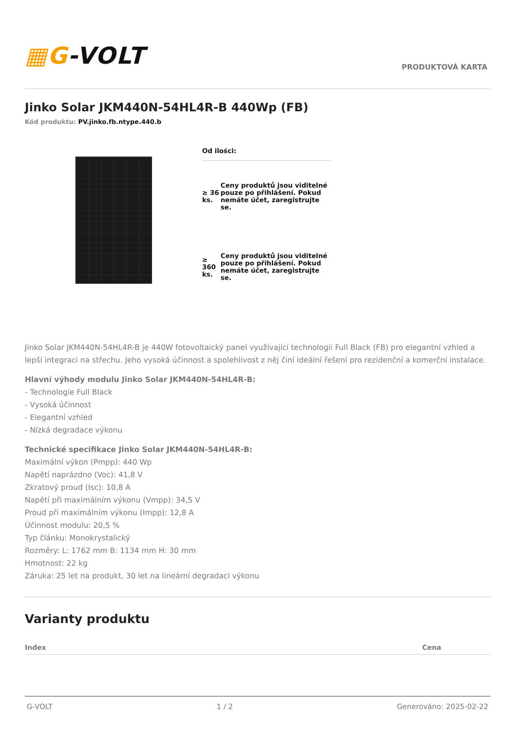▦G-VOLT
PRODUKTOVÁ KARTA
Jinko Solar JKM440N-54HL4R-B 440Wp (FB)
Kód produktu: PV.jinko.fb.ntype.440.b
| Od ilości: | |
| --- | --- |
| ≥ 36 ks. | Ceny produktů jsou viditelné pouze po přihlášení. Pokud nemáte účet, zaregistrujte se. |
| ≥ 360 ks. | Ceny produktů jsou viditelné pouze po přihlášení. Pokud nemáte účet, zaregistrujte se. |
Jinko Solar JKM440N-54HL4R-B je 440W fotovoltaický panel využívající technologii Full Black (FB) pro elegantní vzhled a lepší integraci na střechu. Jeho vysoká účinnost a spolehlivost z něj činí ideální řešení pro rezidenční a komerční instalace.
Hlavní výhody modulu Jinko Solar JKM440N-54HL4R-B:
- Technologie Full Black
- Vysoká účinnost
- Elegantní vzhled
- Nízká degradace výkonu
Technické specifikace Jinko Solar JKM440N-54HL4R-B:
Maximální výkon (Pmpp): 440 Wp
Napětí naprázdno (Voc): 41,8 V
Zkratový proud (Isc): 10,8 A
Napětí při maximálním výkonu (Vmpp): 34,5 V
Proud při maximálním výkonu (Impp): 12,8 A
Účinnost modulu: 20,5 %
Typ článku: Monokrystalický
Rozměry: L: 1762 mm B: 1134 mm H: 30 mm
Hmotnost: 22 kg
Záruka: 25 let na produkt, 30 let na lineární degradaci výkonu
Varianty produktu
| Index | Cena |
| --- | --- |
G-VOLT 1 / 2 Generováno: 2025-02-22